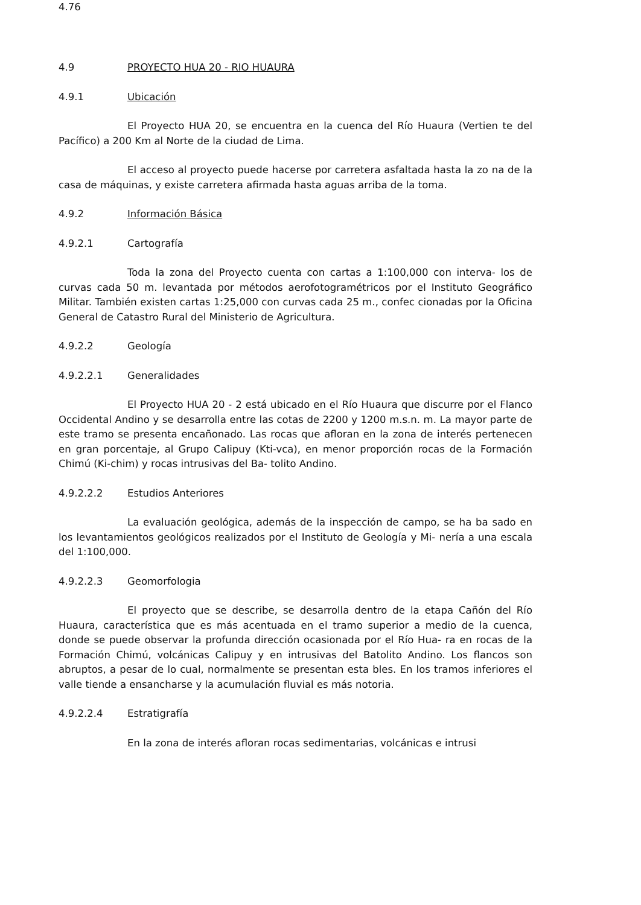4.76
4.9 PROYECTO HUA 20 - RIO HUAURA
4.9.1 Ubicación
El Proyecto HUA 20, se encuentra en la cuenca del Río Huaura (Vertien te del Pacífico) a 200 Km al Norte de la ciudad de Lima.
El acceso al proyecto puede hacerse por carretera asfaltada hasta la zo na de la casa de máquinas, y existe carretera afirmada hasta aguas arriba de la toma.
4.9.2 Información Básica
4.9.2.1 Cartografía
Toda la zona del Proyecto cuenta con cartas a 1:100,000 con interva- los de curvas cada 50 m. levantada por métodos aerofotogramétricos por el Instituto Geográfico Militar. También existen cartas 1:25,000 con curvas cada 25 m., confec cionadas por la Oficina General de Catastro Rural del Ministerio de Agricultura.
4.9.2.2 Geología
4.9.2.2.1 Generalidades
El Proyecto HUA 20 - 2 está ubicado en el Río Huaura que discurre por el Flanco Occidental Andino y se desarrolla entre las cotas de 2200 y 1200 m.s.n. m. La mayor parte de este tramo se presenta encañonado. Las rocas que afloran en la zona de interés pertenecen en gran porcentaje, al Grupo Calipuy (Kti-vca), en menor proporción rocas de la Formación Chimú (Ki-chim) y rocas intrusivas del Ba- tolito Andino.
4.9.2.2.2 Estudios Anteriores
La evaluación geológica, además de la inspección de campo, se ha ba sado en los levantamientos geológicos realizados por el Instituto de Geología y Mi- nería a una escala del 1:100,000.
4.9.2.2.3 Geomorfologia
El proyecto que se describe, se desarrolla dentro de la etapa Cañón del Río Huaura, característica que es más acentuada en el tramo superior a medio de la cuenca, donde se puede observar la profunda dirección ocasionada por el Río Hua- ra en rocas de la Formación Chimú, volcánicas Calipuy y en intrusivas del Batolito Andino. Los flancos son abruptos, a pesar de lo cual, normalmente se presentan esta bles. En los tramos inferiores el valle tiende a ensancharse y la acumulación fluvial es más notoria.
4.9.2.2.4 Estratigrafía
En la zona de interés afloran rocas sedimentarias, volcánicas e intrusi